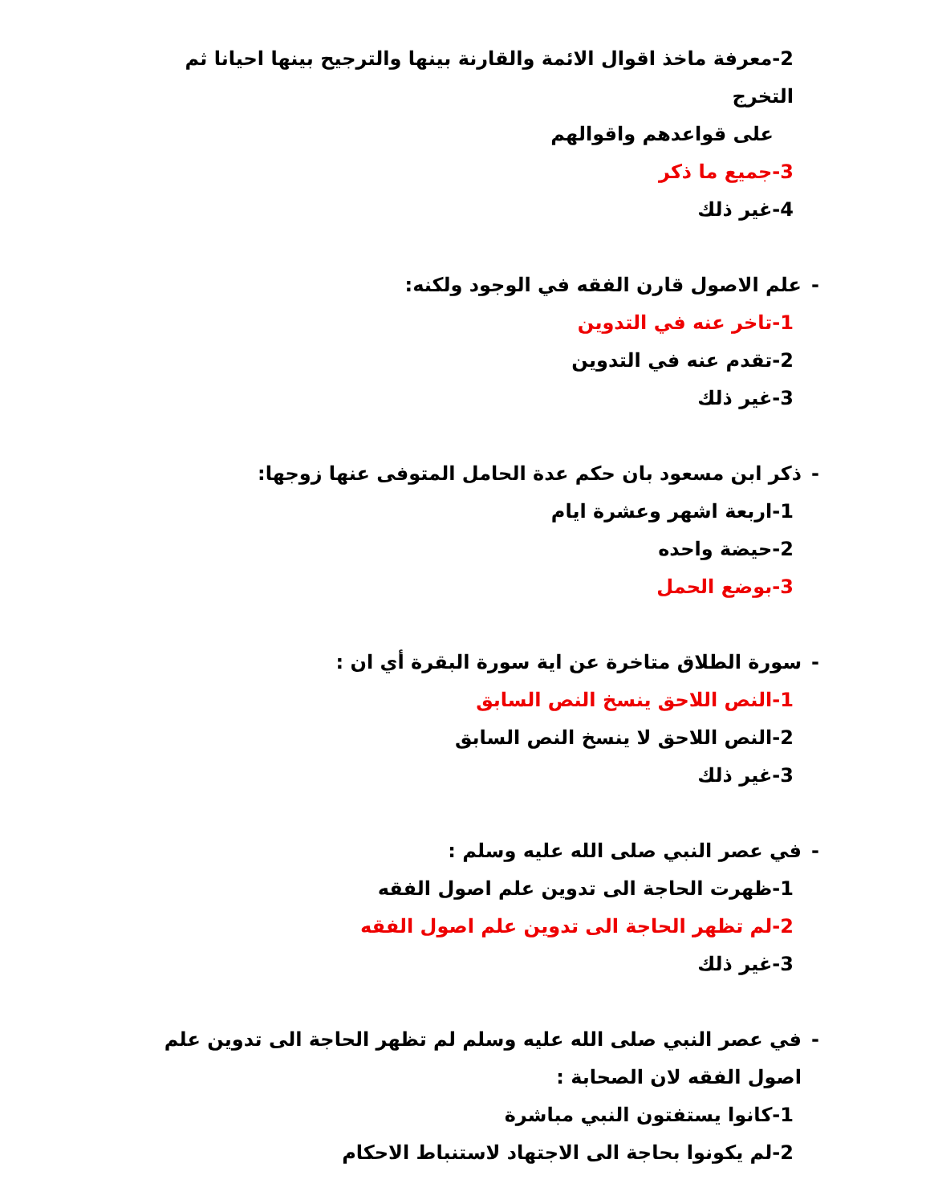2-معرفة ماخذ اقوال الائمة والقارنة بينها والترجيح بينها احيانا ثم التخرج
على قواعدهم واقوالهم
3-جميع ما ذكر
4-غير ذلك
- علم الاصول قارن الفقه في الوجود ولكنه:
1-تاخر عنه في التدوين
2-تقدم عنه في التدوين
3-غير ذلك
- ذكر ابن مسعود بان حكم عدة الحامل المتوفى عنها زوجها:
1-اربعة اشهر وعشرة ايام
2-حيضة واحده
3-بوضع الحمل
- سورة الطلاق متاخرة عن اية سورة البقرة أي ان :
1-النص اللاحق ينسخ النص السابق
2-النص اللاحق لا ينسخ النص السابق
3-غير ذلك
- في عصر النبي صلى الله عليه وسلم :
1-ظهرت الحاجة الى تدوين علم اصول الفقه
2-لم تظهر الحاجة الى تدوين علم اصول الفقه
3-غير ذلك
- في عصر النبي صلى الله عليه وسلم لم تظهر الحاجة الى تدوين علم اصول الفقه لان الصحابة :
1-كانوا يستفتون النبي مباشرة
2-لم يكونوا بحاجة الى الاجتهاد لاستنباط الاحكام